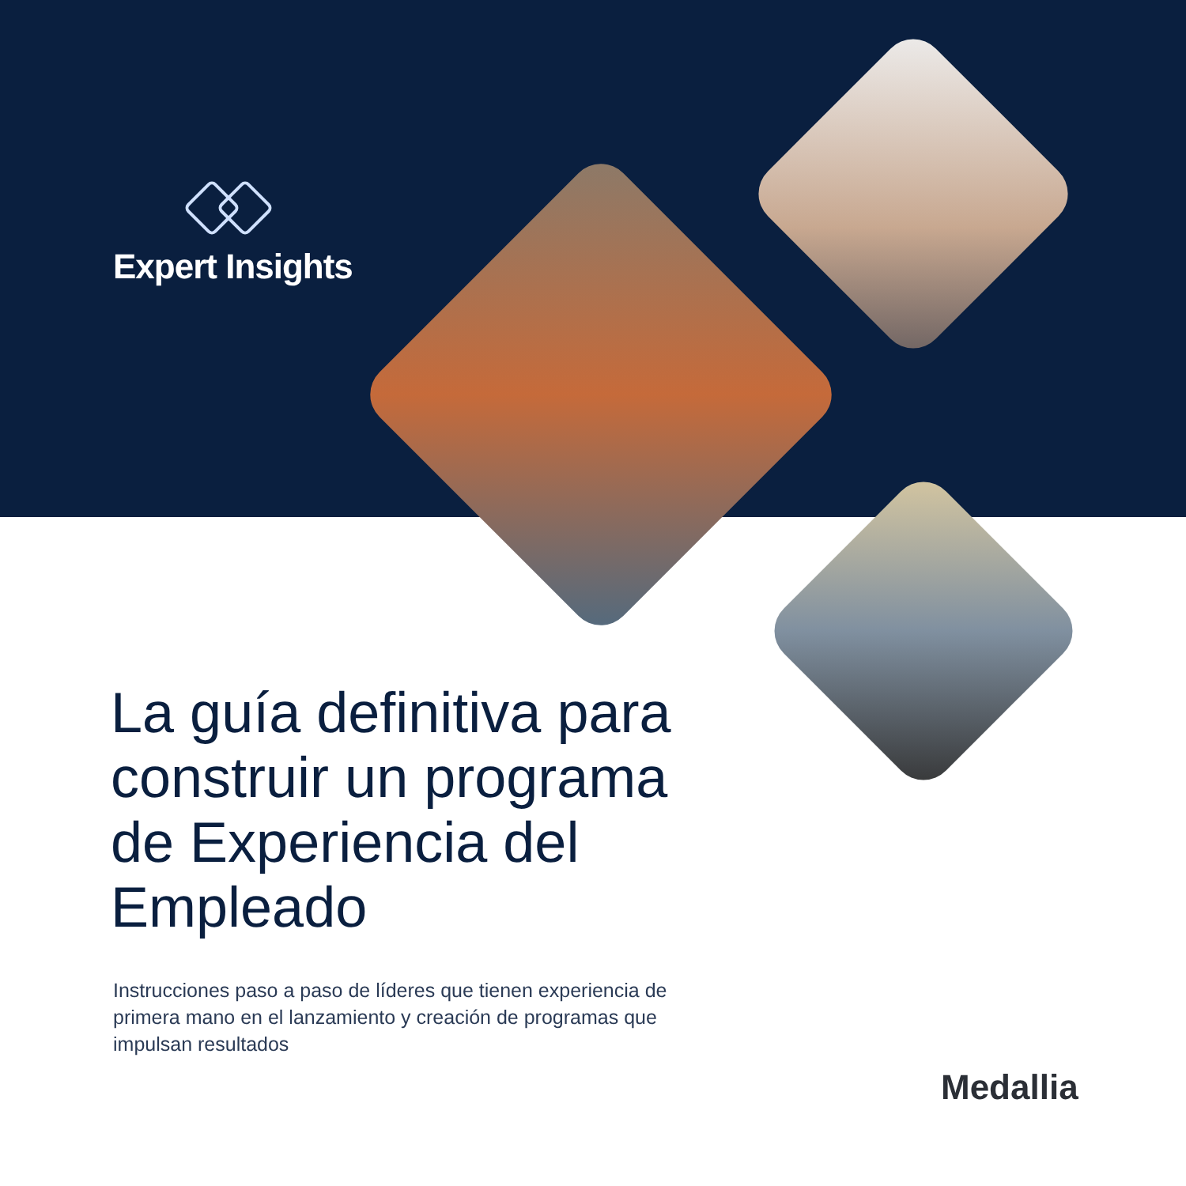Expert Insights
La guía definitiva para construir un programa de Experiencia del Empleado
Instrucciones paso a paso de líderes que tienen experiencia de primera mano en el lanzamiento y creación de programas que impulsan resultados
Medallia